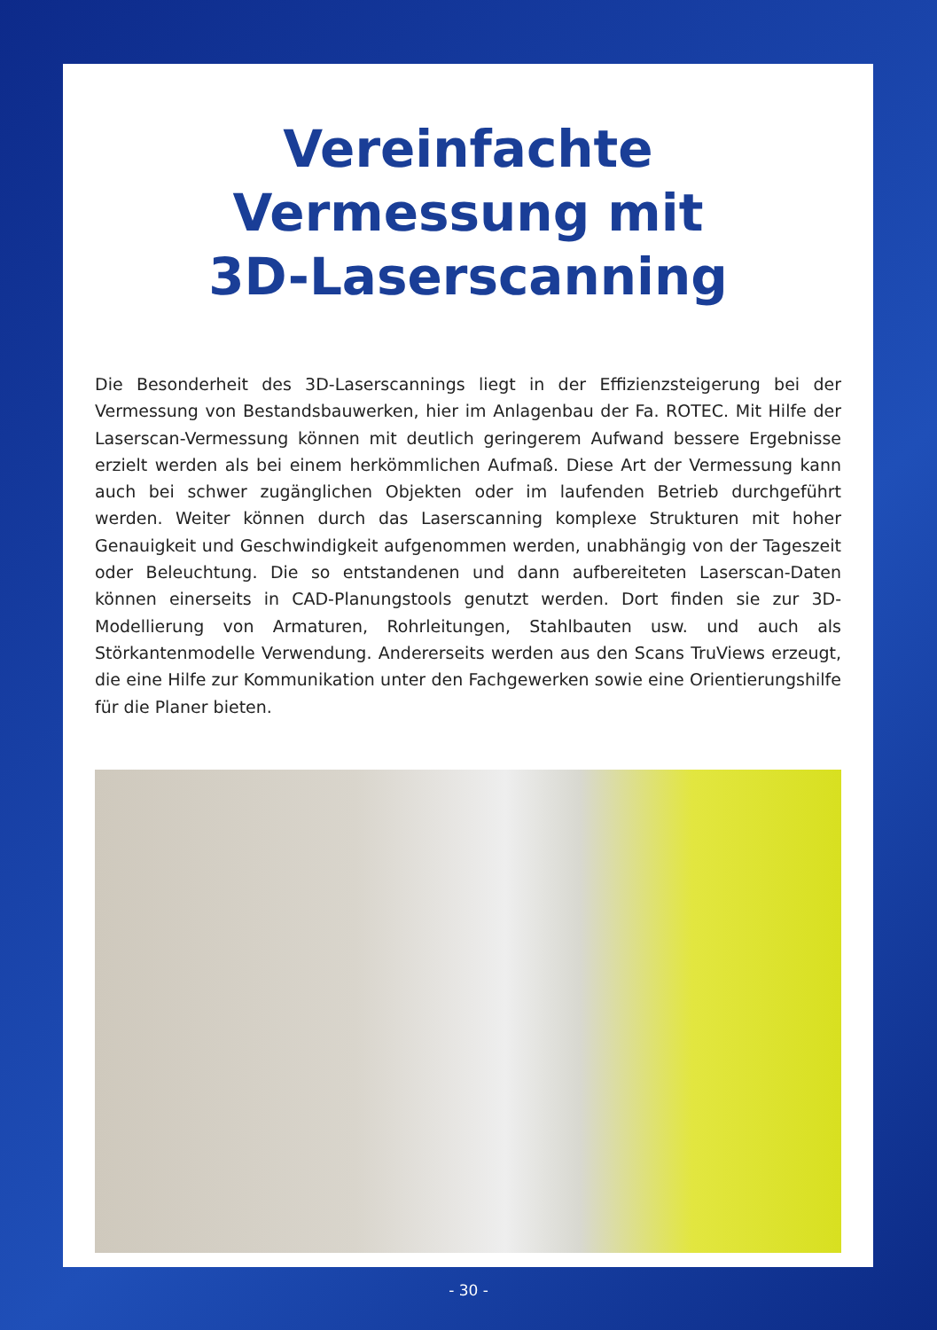Vereinfachte
Vermessung mit
3D-Laserscanning
Die Besonderheit des 3D-Laserscannings liegt in der Effizienzsteigerung bei der Vermessung von Bestandsbauwerken, hier im Anlagenbau der Fa. ROTEC. Mit Hilfe der Laserscan-Vermessung können mit deutlich geringerem Aufwand bessere Ergebnisse erzielt werden als bei einem herkömmlichen Aufmaß. Diese Art der Vermessung kann auch bei schwer zugänglichen Objekten oder im laufenden Betrieb durchgeführt werden. Weiter können durch das Laserscanning komplexe Strukturen mit hoher Genauigkeit und Geschwindigkeit aufgenommen werden, unabhängig von der Tageszeit oder Beleuchtung. Die so entstandenen und dann aufbereiteten Laserscan-Daten können einerseits in CAD-Planungstools genutzt werden. Dort finden sie zur 3D-Modellierung von Armaturen, Rohrleitungen, Stahlbauten usw. und auch als Störkantenmodelle Verwendung. Andererseits werden aus den Scans TruViews erzeugt, die eine Hilfe zur Kommunikation unter den Fachgewerken sowie eine Orientierungshilfe für die Planer bieten.
- 30 -